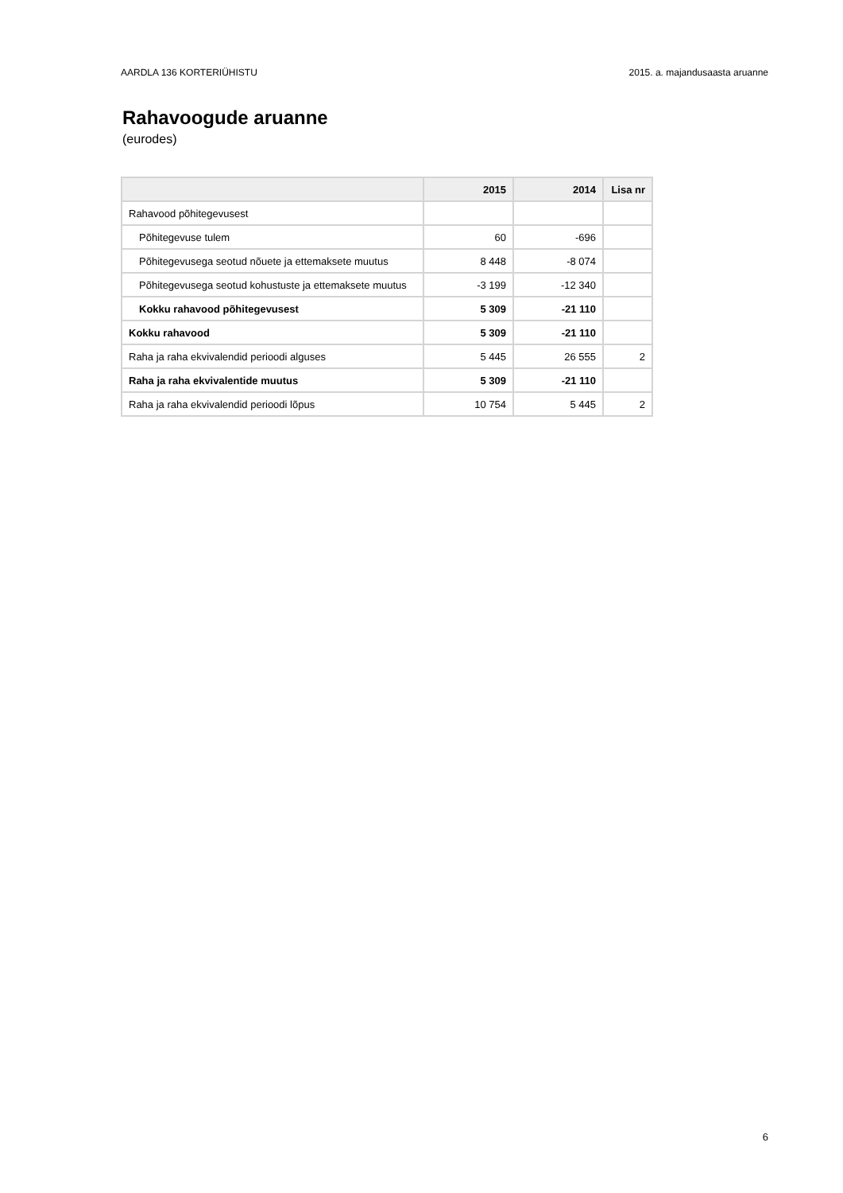AARDLA 136 KORTERIÜHISTU 2015. a. majandusaasta aruanne
Rahavoogude aruanne
(eurodes)
| | 2015 | 2014 | Lisa nr |
| --- | --- | --- | --- |
| Rahavood põhitegevusest | | | |
| Põhitegevuse tulem | 60 | -696 | |
| Põhitegevusega seotud nõuete ja ettemaksete muutus | 8 448 | -8 074 | |
| Põhitegevusega seotud kohustuste ja ettemaksete muutus | -3 199 | -12 340 | |
| Kokku rahavood põhitegevusest | 5 309 | -21 110 | |
| Kokku rahavood | 5 309 | -21 110 | |
| Raha ja raha ekvivalendid perioodi alguses | 5 445 | 26 555 | 2 |
| Raha ja raha ekvivalentide muutus | 5 309 | -21 110 | |
| Raha ja raha ekvivalendid perioodi lõpus | 10 754 | 5 445 | 2 |
6